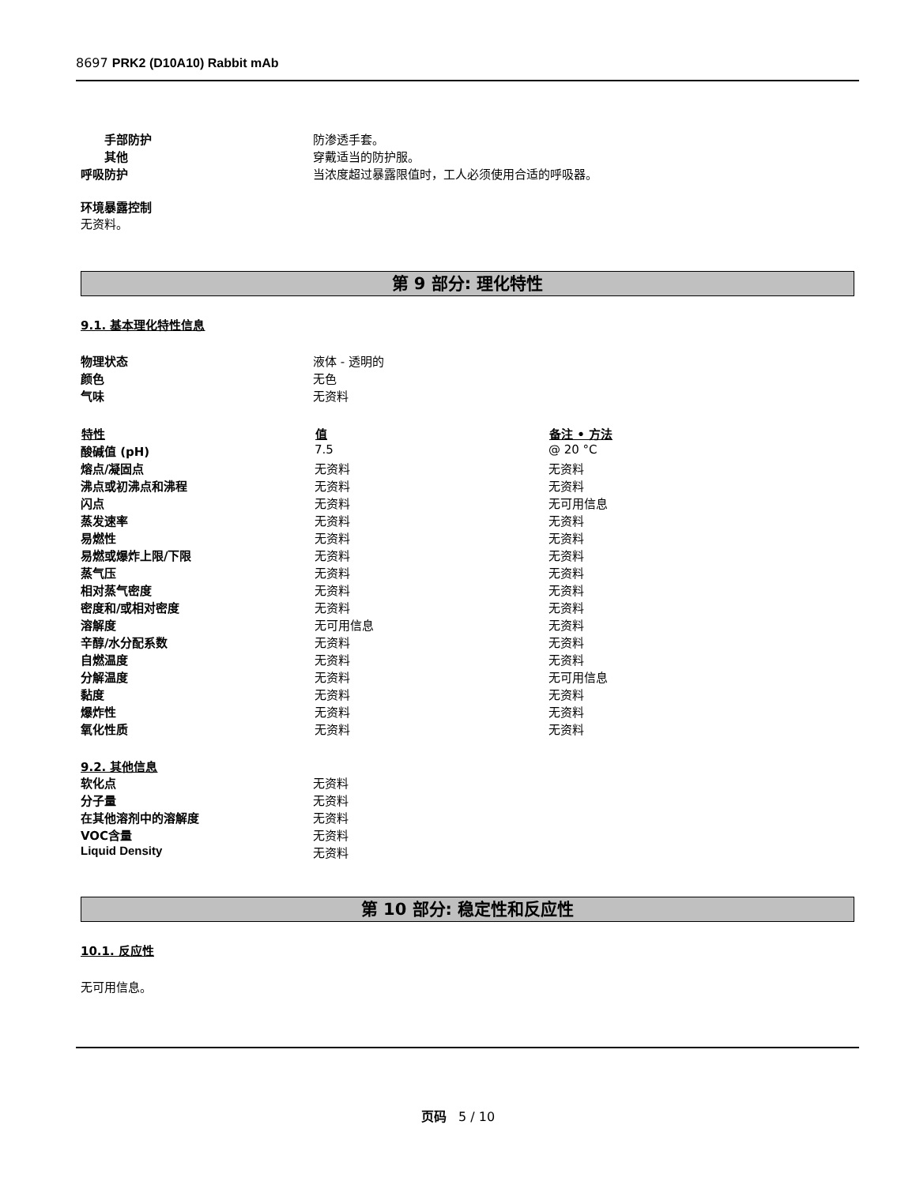8697 PRK2 (D10A10) Rabbit mAb
| 手部防护 | 防渗透手套。 |
| 其他 | 穿戴适当的防护服。 |
| 呼吸防护 | 当浓度超过暴露限值时，工人必须使用合适的呼吸器。 |
环境暴露控制
无资料。
第 9 部分: 理化特性
9.1. 基本理化特性信息
| 物理状态 | 液体 - 透明的 |
| 颜色 | 无色 |
| 气味 | 无资料 |
| 特性 | 值 | 备注 • 方法 |
| --- | --- | --- |
| 酸碱值 (pH) | 7.5 | @ 20 °C |
| 熔点/凝固点 | 无资料 | 无资料 |
| 沸点或初沸点和沸程 | 无资料 | 无资料 |
| 闪点 | 无资料 | 无可用信息 |
| 蒸发速率 | 无资料 | 无资料 |
| 易燃性 | 无资料 | 无资料 |
| 易燃或爆炸上限/下限 | 无资料 | 无资料 |
| 蒸气压 | 无资料 | 无资料 |
| 相对蒸气密度 | 无资料 | 无资料 |
| 密度和/或相对密度 | 无资料 | 无资料 |
| 溶解度 | 无可用信息 | 无资料 |
| 辛醇/水分配系数 | 无资料 | 无资料 |
| 自燃温度 | 无资料 | 无资料 |
| 分解温度 | 无资料 | 无可用信息 |
| 黏度 | 无资料 | 无资料 |
| 爆炸性 | 无资料 | 无资料 |
| 氧化性质 | 无资料 | 无资料 |
9.2. 其他信息
| 软化点 | 无资料 |
| 分子量 | 无资料 |
| 在其他溶剂中的溶解度 | 无资料 |
| VOC含量 | 无资料 |
| Liquid Density | 无资料 |
第 10 部分: 稳定性和反应性
10.1. 反应性
无可用信息。
页码 5 / 10